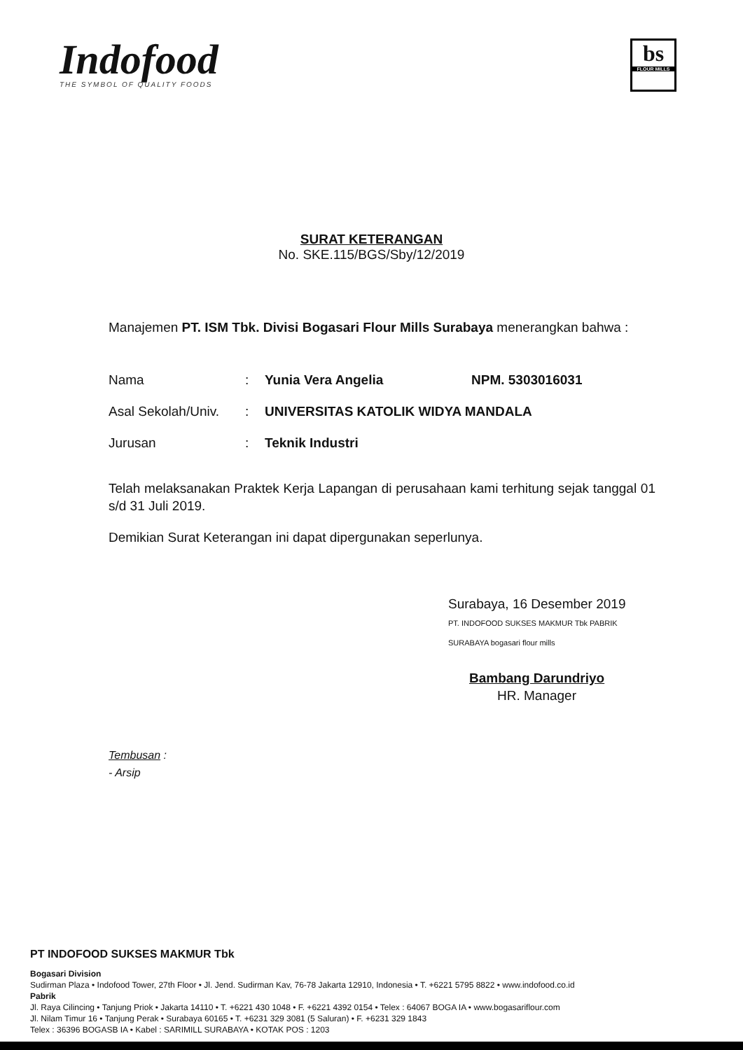Indofood
THE SYMBOL OF QUALITY FOODS
bs
FLOUR MILLS
SURAT KETERANGAN
No. SKE.115/BGS/Sby/12/2019
Manajemen PT. ISM Tbk. Divisi Bogasari Flour Mills Surabaya menerangkan bahwa :
| Nama | : | Yunia Vera Angelia | NPM. 5303016031 |
| Asal Sekolah/Univ. | : | UNIVERSITAS KATOLIK WIDYA MANDALA | |
| Jurusan | : | Teknik Industri | |
Telah melaksanakan Praktek Kerja Lapangan di perusahaan kami terhitung sejak tanggal 01 s/d 31 Juli 2019.
Demikian Surat Keterangan ini dapat dipergunakan seperlunya.
Surabaya, 16 Desember 2019
PT. INDOFOOD SUKSES MAKMUR Tbk PABRIK SURABAYA bogasari flour mills
Bambang Darundriyo
HR. Manager
Tembusan :
- Arsip
PT INDOFOOD SUKSES MAKMUR Tbk
Bogasari Division
Sudirman Plaza • Indofood Tower, 27th Floor • Jl. Jend. Sudirman Kav, 76-78 Jakarta 12910, Indonesia • T. +6221 5795 8822 • www.indofood.co.id
Pabrik
Jl. Raya Cilincing • Tanjung Priok • Jakarta 14110 • T. +6221 430 1048 • F. +6221 4392 0154 • Telex : 64067 BOGA IA • www.bogasariflour.com
Jl. Nilam Timur 16 • Tanjung Perak • Surabaya 60165 • T. +6231 329 3081 (5 Saluran) • F. +6231 329 1843
Telex : 36396 BOGASB IA • Kabel : SARIMILL SURABAYA • KOTAK POS : 1203